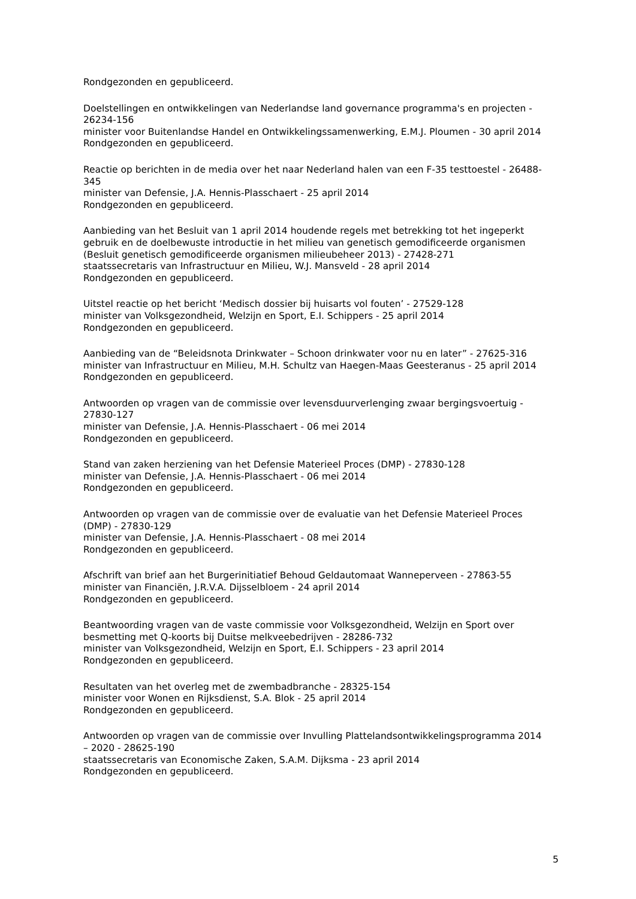Rondgezonden en gepubliceerd.
Doelstellingen en ontwikkelingen van Nederlandse land governance programma's en projecten - 26234-156
minister voor Buitenlandse Handel en Ontwikkelingssamenwerking, E.M.J. Ploumen - 30 april 2014
Rondgezonden en gepubliceerd.
Reactie op berichten in de media over het naar Nederland halen van een F-35 testtoestel - 26488-345
minister van Defensie, J.A. Hennis-Plasschaert - 25 april 2014
Rondgezonden en gepubliceerd.
Aanbieding van het Besluit van 1 april 2014 houdende regels met betrekking tot het ingeperkt gebruik en de doelbewuste introductie in het milieu van genetisch gemodificeerde organismen (Besluit genetisch gemodificeerde organismen milieubeheer 2013) - 27428-271
staatssecretaris van Infrastructuur en Milieu, W.J. Mansveld - 28 april 2014
Rondgezonden en gepubliceerd.
Uitstel reactie op het bericht ‘Medisch dossier bij huisarts vol fouten’ - 27529-128
minister van Volksgezondheid, Welzijn en Sport, E.I. Schippers - 25 april 2014
Rondgezonden en gepubliceerd.
Aanbieding van de “Beleidsnota Drinkwater – Schoon drinkwater voor nu en later” - 27625-316
minister van Infrastructuur en Milieu, M.H. Schultz van Haegen-Maas Geesteranus - 25 april 2014
Rondgezonden en gepubliceerd.
Antwoorden op vragen van de commissie over levensduurverlenging zwaar bergingsvoertuig - 27830-127
minister van Defensie, J.A. Hennis-Plasschaert - 06 mei 2014
Rondgezonden en gepubliceerd.
Stand van zaken herziening van het Defensie Materieel Proces (DMP) - 27830-128
minister van Defensie, J.A. Hennis-Plasschaert - 06 mei 2014
Rondgezonden en gepubliceerd.
Antwoorden op vragen van de commissie over de evaluatie van het Defensie Materieel Proces (DMP) - 27830-129
minister van Defensie, J.A. Hennis-Plasschaert - 08 mei 2014
Rondgezonden en gepubliceerd.
Afschrift van brief aan het Burgerinitiatief Behoud Geldautomaat Wanneperveen - 27863-55
minister van Financiën, J.R.V.A. Dijsselbloem - 24 april 2014
Rondgezonden en gepubliceerd.
Beantwoording vragen van de vaste commissie voor Volksgezondheid, Welzijn en Sport over besmetting met Q-koorts bij Duitse melkveebedrijven - 28286-732
minister van Volksgezondheid, Welzijn en Sport, E.I. Schippers - 23 april 2014
Rondgezonden en gepubliceerd.
Resultaten van het overleg met de zwembadbranche - 28325-154
minister voor Wonen en Rijksdienst, S.A. Blok - 25 april 2014
Rondgezonden en gepubliceerd.
Antwoorden op vragen van de commissie over Invulling Plattelandsontwikkelingsprogramma 2014 – 2020 - 28625-190
staatssecretaris van Economische Zaken, S.A.M. Dijksma - 23 april 2014
Rondgezonden en gepubliceerd.
5